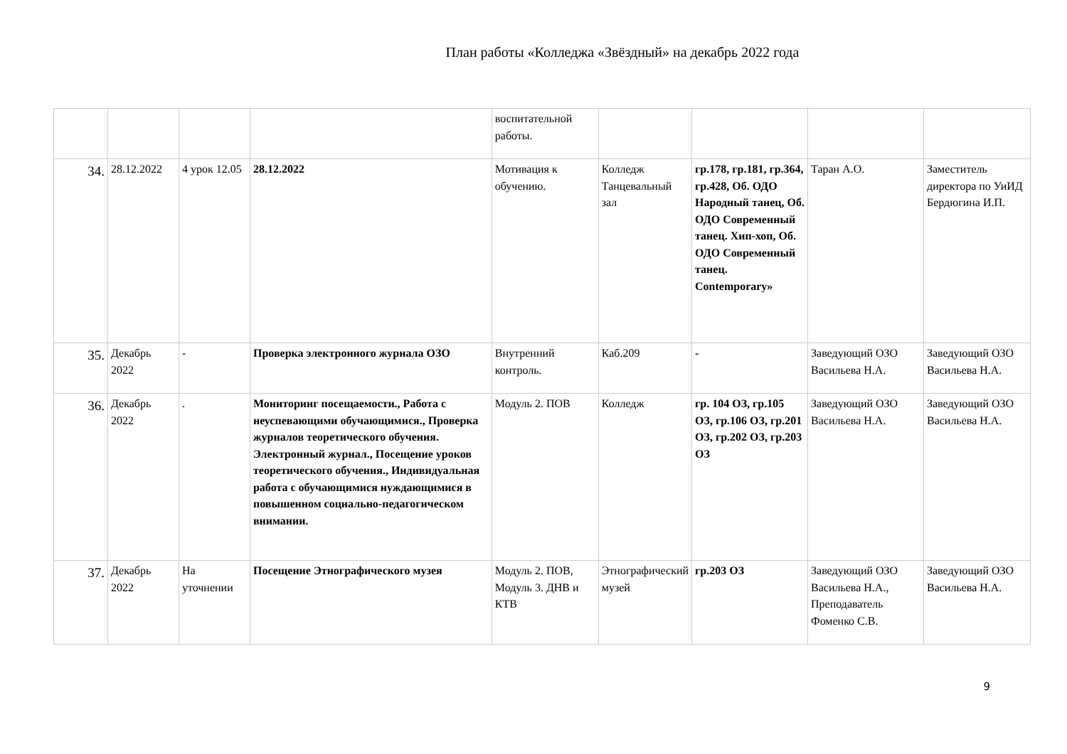План работы «Колледжа «Звёздный» на декабрь 2022 года
| | | | | воспитательной работы. | | | | |
| 34. | 28.12.2022 | 4 урок 12.05 | 28.12.2022 | Мотивация к обучению. | Колледж Танцевальный зал | гр.178, гр.181, гр.364, гр.428, Об. ОДО Народный танец, Об. ОДО Современный танец. Хип-хоп, Об. ОДО Современный танец. Contemporary» | Таран А.О. | Заместитель директора по УиИД Бердюгина И.П. |
| 35. | Декабрь 2022 | - | Проверка электронного журнала ОЗО | Внутренний контроль. | Каб.209 | - | Заведующий ОЗО Васильева Н.А. | Заведующий ОЗО Васильева Н.А. |
| 36. | Декабрь 2022 | . | Мониторинг посещаемости., Работа с неуспевающими обучающимися., Проверка журналов теоретического обучения. Электронный журнал., Посещение уроков теоретического обучения., Индивидуальная работа с обучающимися нуждающимися в повышенном социально-педагогическом внимании. | Модуль 2. ПОВ | Колледж | гр. 104 ОЗ, гр.105 ОЗ, гр.106 ОЗ, гр.201 ОЗ, гр.202 ОЗ, гр.203 ОЗ | Заведующий ОЗО Васильева Н.А. | Заведующий ОЗО Васильева Н.А. |
| 37. | Декабрь 2022 | На уточнении | Посещение Этнографического музея | Модуль 2. ПОВ, Модуль 3. ДНВ и КТВ | Этнографический музей | гр.203 ОЗ | Заведующий ОЗО Васильева Н.А., Преподаватель Фоменко С.В. | Заведующий ОЗО Васильева Н.А. |
9